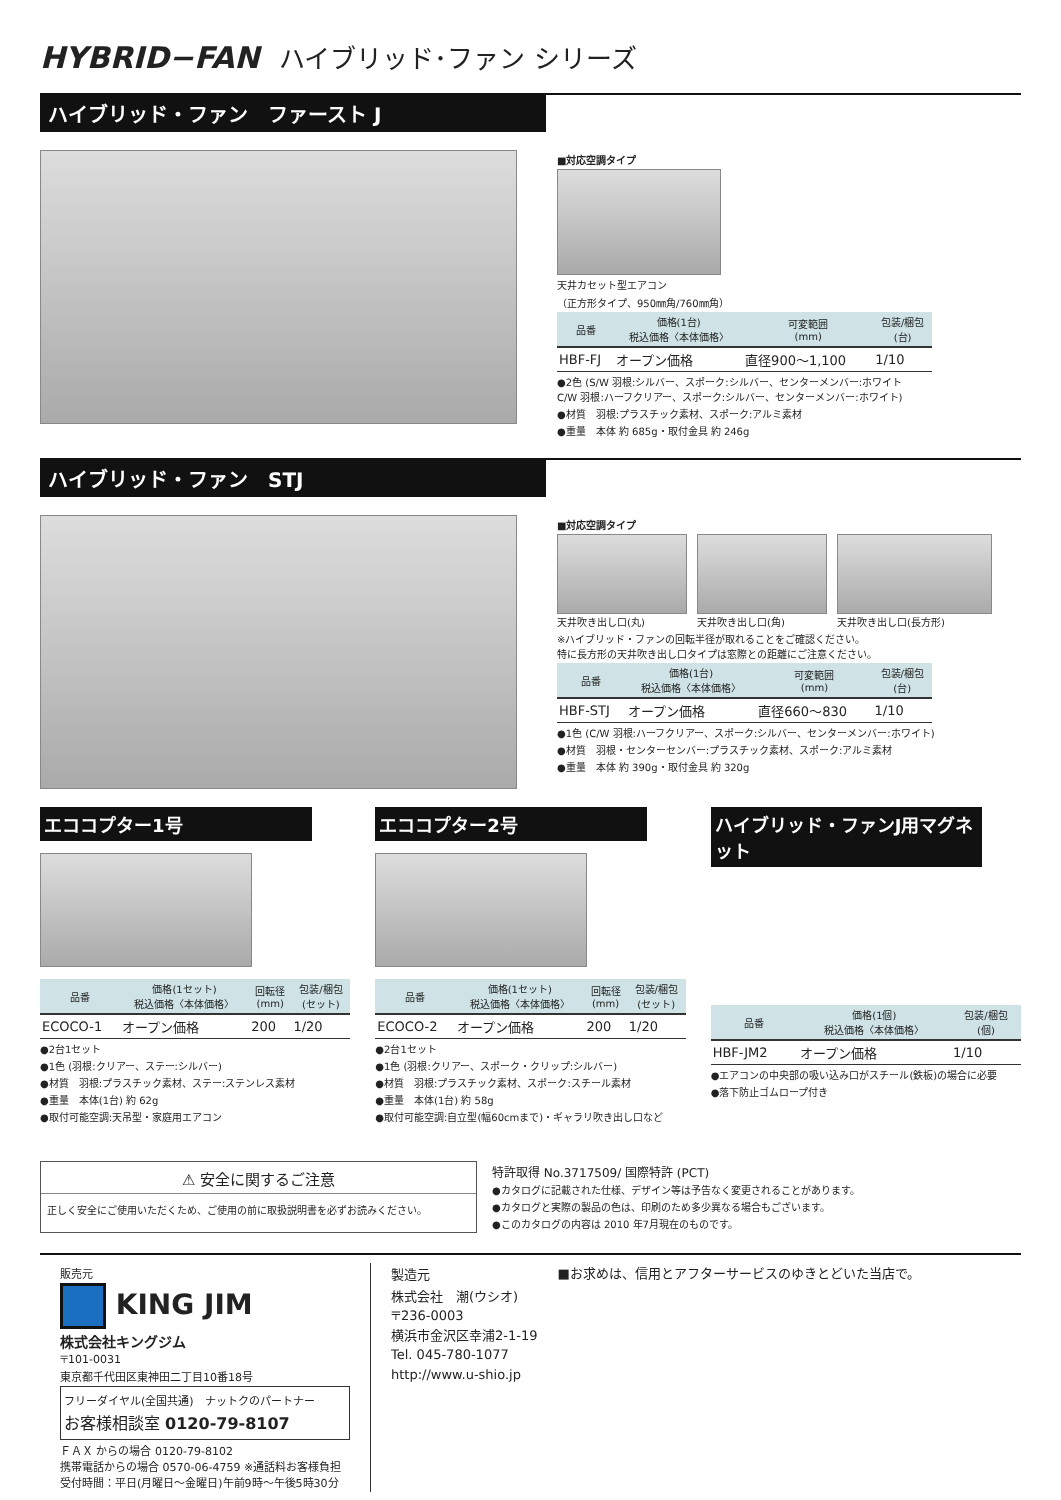HYBRID−FAN ハイブリッド･ファン シリーズ
ハイブリッド・ファン　ファースト J
■対応空調タイプ
天井カセット型エアコン
（正方形タイプ、950㎜角/760㎜角）
| 品番 | 価格(1台) 税込価格〈本体価格〉 | 可変範囲 (mm) | 包装/梱包 (台) |
| --- | --- | --- | --- |
| HBF-FJ | オープン価格 | 直径900〜1,100 | 1/10 |
●2色 (S/W 羽根:シルバー、スポーク:シルバー、センターメンバー:ホワイト
C/W 羽根:ハーフクリアー、スポーク:シルバー、センターメンバー:ホワイト)
●材質　羽根:プラスチック素材、スポーク:アルミ素材
●重量　本体 約 685g・取付金具 約 246g
ハイブリッド・ファン　STJ
■対応空調タイプ
天井吹き出し口(丸) 天井吹き出し口(角) 天井吹き出し口(長方形)
※ハイブリッド・ファンの回転半径が取れることをご確認ください。
特に長方形の天井吹き出し口タイプは窓際との距離にご注意ください。
| 品番 | 価格(1台) 税込価格〈本体価格〉 | 可変範囲 (mm) | 包装/梱包 (台) |
| --- | --- | --- | --- |
| HBF-STJ | オープン価格 | 直径660〜830 | 1/10 |
●1色 (C/W 羽根:ハーフクリアー、スポーク:シルバー、センターメンバー:ホワイト)
●材質　羽根・センターセンバー:プラスチック素材、スポーク:アルミ素材
●重量　本体 約 390g・取付金具 約 320g
エココプター1号
| 品番 | 価格(1セット) 税込価格〈本体価格〉 | 回転径 (mm) | 包装/梱包 (セット) |
| --- | --- | --- | --- |
| ECOCO-1 | オープン価格 | 200 | 1/20 |
●2台1セット
●1色 (羽根:クリアー、ステー:シルバー)
●材質　羽根:プラスチック素材、ステー:ステンレス素材
●重量　本体(1台) 約 62g
●取付可能空調:天吊型・家庭用エアコン
エココプター2号
| 品番 | 価格(1セット) 税込価格〈本体価格〉 | 回転径 (mm) | 包装/梱包 (セット) |
| --- | --- | --- | --- |
| ECOCO-2 | オープン価格 | 200 | 1/20 |
●2台1セット
●1色 (羽根:クリアー、スポーク・クリップ:シルバー)
●材質　羽根:プラスチック素材、スポーク:スチール素材
●重量　本体(1台) 約 58g
●取付可能空調:自立型(幅60cmまで)・ギャラリ吹き出し口など
ハイブリッド・ファンJ用マグネット
| 品番 | 価格(1個) 税込価格〈本体価格〉 | 包装/梱包 (個) |
| --- | --- | --- |
| HBF-JM2 | オープン価格 | 1/10 |
●エアコンの中央部の吸い込み口がスチール(鉄板)の場合に必要
●落下防止ゴムロープ付き
⚠ 安全に関するご注意
正しく安全にご使用いただくため、ご使用の前に取扱説明書を必ずお読みください。
特許取得 No.3717509/ 国際特許 (PCT)
●カタログに記載された仕様、デザイン等は予告なく変更されることがあります。
●カタログと実際の製品の色は、印刷のため多少異なる場合もございます。
●このカタログの内容は 2010 年7月現在のものです。
販売元
KING JIM
株式会社キングジム
〒101-0031
東京都千代田区東神田二丁目10番18号
フリーダイヤル(全国共通)　ナットクのパートナー
お客様相談室 0120-79-8107
ＦＡＸ からの場合 0120-79-8102
携帯電話からの場合 0570-06-4759 ※通話料お客様負担
受付時間：平日(月曜日〜金曜日)午前9時〜午後5時30分
製造元
株式会社　潮(ウシオ)
〒236-0003
横浜市金沢区幸浦2-1-19
Tel. 045-780-1077
http://www.u-shio.jp
■お求めは、信用とアフターサービスのゆきとどいた当店で。